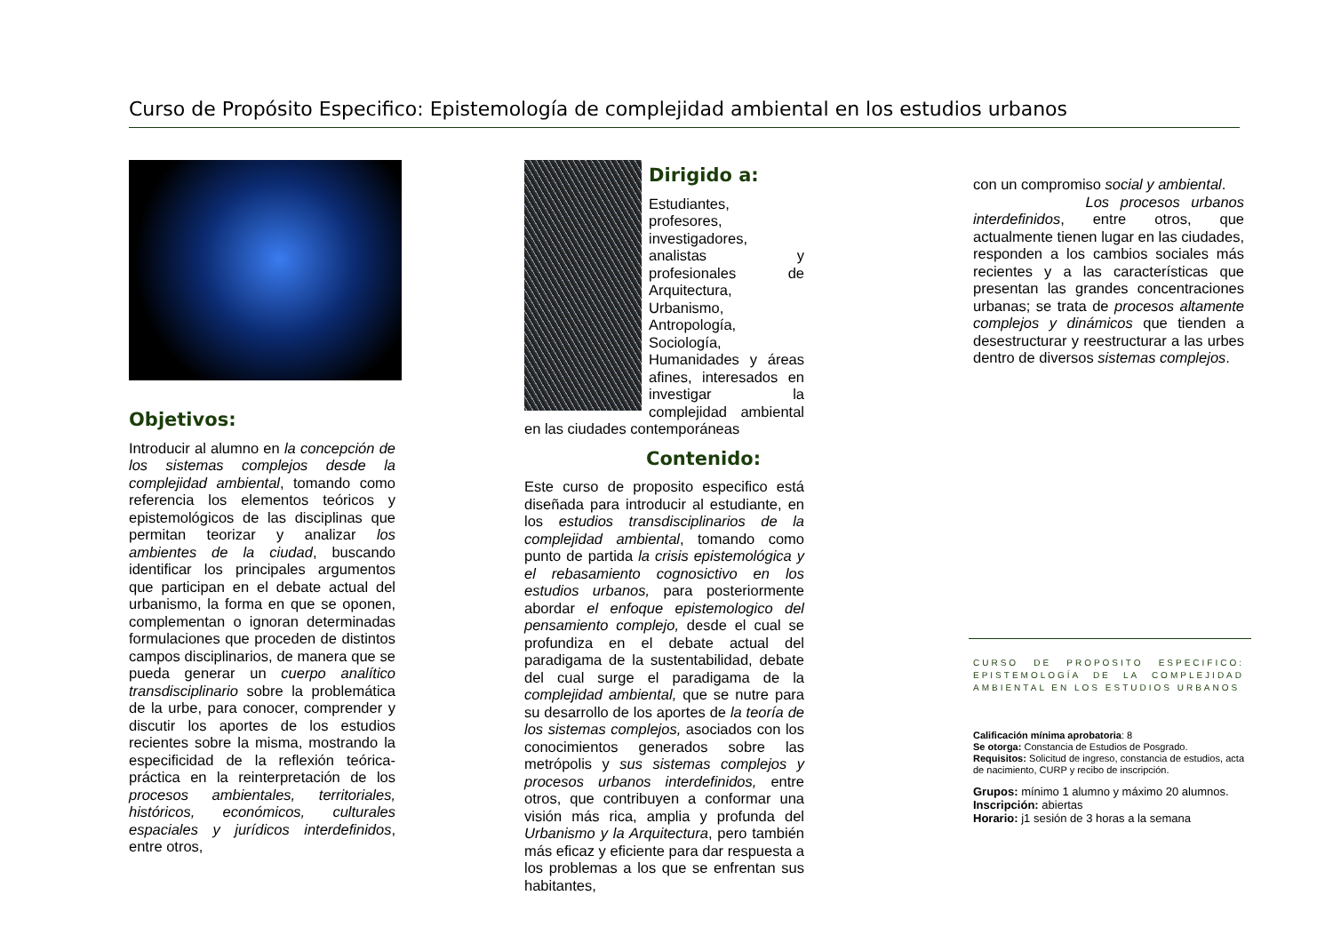Curso de Propósito Especifico: Epistemología de complejidad ambiental en los estudios urbanos
Objetivos:
Introducir al alumno en la concepción de los sistemas complejos desde la complejidad ambiental, tomando como referencia los elementos teóricos y epistemológicos de las disciplinas que permitan teorizar y analizar los ambientes de la ciudad, buscando identificar los principales argumentos que participan en el debate actual del urbanismo, la forma en que se oponen, complementan o ignoran determinadas formulaciones que proceden de distintos campos disciplinarios, de manera que se pueda generar un cuerpo analítico transdisciplinario sobre la problemática de la urbe, para conocer, comprender y discutir los aportes de los estudios recientes sobre la misma, mostrando la especificidad de la reflexión teórica-práctica en la reinterpretación de los procesos ambientales, territoriales, históricos, económicos, culturales espaciales y jurídicos interdefinidos, entre otros,
Dirigido a:
Estudiantes, profesores, investigadores, analistas y profesionales de Arquitectura, Urbanismo, Antropología, Sociología, Humanidades y áreas afines, interesados en investigar la complejidad ambiental en las ciudades contemporáneas
Contenido:
Este curso de proposito especifico está diseñada para introducir al estudiante, en los estudios transdisciplinarios de la complejidad ambiental, tomando como punto de partida la crisis epistemológica y el rebasamiento cognosictivo en los estudios urbanos, para posteriormente abordar el enfoque epistemologico del pensamiento complejo, desde el cual se profundiza en el debate actual del paradigama de la sustentabilidad, debate del cual surge el paradigama de la complejidad ambiental, que se nutre para su desarrollo de los aportes de la teoría de los sistemas complejos, asociados con los conocimientos generados sobre las metrópolis y sus sistemas complejos y procesos urbanos interdefinidos, entre otros, que contribuyen a conformar una visión más rica, amplia y profunda del Urbanismo y la Arquitectura, pero también más eficaz y eficiente para dar respuesta a los problemas a los que se enfrentan sus habitantes,
con un compromiso social y ambiental.
Los procesos urbanos interdefinidos, entre otros, que actualmente tienen lugar en las ciudades, responden a los cambios sociales más recientes y a las características que presentan las grandes concentraciones urbanas; se trata de procesos altamente complejos y dinámicos que tienden a desestructurar y reestructurar a las urbes dentro de diversos sistemas complejos.
CURSO DE PROPOSITO ESPECIFICO: EPISTEMOLOGÍA DE LA COMPLEJIDAD AMBIENTAL EN LOS ESTUDIOS URBANOS
Calificación mínima aprobatoria: 8
Se otorga: Constancia de Estudios de Posgrado.
Requisitos: Solicitud de ingreso, constancia de estudios, acta de nacimiento, CURP y recibo de inscripción.
Grupos: mínimo 1 alumno y máximo 20 alumnos.
Inscripción: abiertas
Horario: j1 sesión de 3 horas a la semana